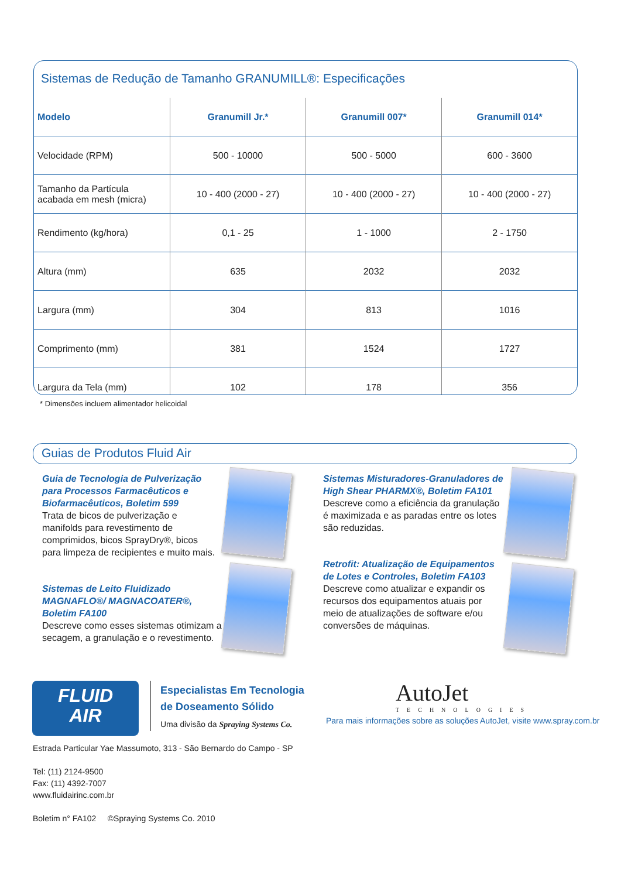Sistemas de Redução de Tamanho GRANUMILL®: Especificações
| Modelo | Granumill Jr.* | Granumill 007* | Granumill 014* |
| --- | --- | --- | --- |
| Velocidade (RPM) | 500 - 10000 | 500 - 5000 | 600 - 3600 |
| Tamanho da Partícula acabada em mesh (micra) | 10 - 400 (2000 - 27) | 10 - 400 (2000 - 27) | 10 - 400 (2000 - 27) |
| Rendimento (kg/hora) | 0,1 - 25 | 1 - 1000 | 2 - 1750 |
| Altura (mm) | 635 | 2032 | 2032 |
| Largura (mm) | 304 | 813 | 1016 |
| Comprimento (mm) | 381 | 1524 | 1727 |
| Largura da Tela (mm) | 102 | 178 | 356 |
* Dimensões incluem alimentador helicoidal
Guias de Produtos Fluid Air
Guia de Tecnologia de Pulverização para Processos Farmacêuticos e Biofarmacêuticos, Boletim 599
Trata de bicos de pulverização e manifolds para revestimento de comprimidos, bicos SprayDry®, bicos para limpeza de recipientes e muito mais.
Sistemas Misturadores-Granuladores de High Shear PHARMX®, Boletim FA101
Descreve como a eficiência da granulação é maximizada e as paradas entre os lotes são reduzidas.
Sistemas de Leito Fluidizado MAGNAFLO®/ MAGNACOATER®, Boletim FA100
Descreve como esses sistemas otimizam a secagem, a granulação e o revestimento.
Retrofit: Atualização de Equipamentos de Lotes e Controles, Boletim FA103
Descreve como atualizar e expandir os recursos dos equipamentos atuais por meio de atualizações de software e/ou conversões de máquinas.
FLUID
AIR
Especialistas Em Tecnologia
de Doseamento Sólido
Uma divisão da Spraying Systems Co.
AutoJet
TECHNOLOGIES
Para mais informações sobre as soluções AutoJet, visite www.spray.com.br
Estrada Particular Yae Massumoto, 313 - São Bernardo do Campo - SP
Tel: (11) 2124-9500
Fax: (11) 4392-7007
www.fluidairinc.com.br
Boletim n° FA102 ©Spraying Systems Co. 2010